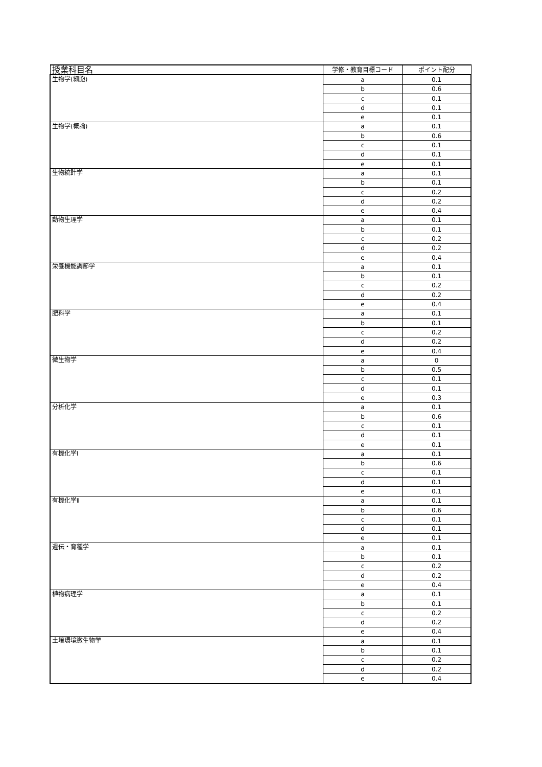| 授業科目名 | 学修・教育目標コード | ポイント配分 |
| --- | --- | --- |
| 生物学(細胞) | a | 0.1 |
| | b | 0.6 |
| | c | 0.1 |
| | d | 0.1 |
| | e | 0.1 |
| 生物学(概論) | a | 0.1 |
| | b | 0.6 |
| | c | 0.1 |
| | d | 0.1 |
| | e | 0.1 |
| 生物統計学 | a | 0.1 |
| | b | 0.1 |
| | c | 0.2 |
| | d | 0.2 |
| | e | 0.4 |
| 動物生理学 | a | 0.1 |
| | b | 0.1 |
| | c | 0.2 |
| | d | 0.2 |
| | e | 0.4 |
| 栄養機能調節学 | a | 0.1 |
| | b | 0.1 |
| | c | 0.2 |
| | d | 0.2 |
| | e | 0.4 |
| 肥料学 | a | 0.1 |
| | b | 0.1 |
| | c | 0.2 |
| | d | 0.2 |
| | e | 0.4 |
| 微生物学 | a | 0 |
| | b | 0.5 |
| | c | 0.1 |
| | d | 0.1 |
| | e | 0.3 |
| 分析化学 | a | 0.1 |
| | b | 0.6 |
| | c | 0.1 |
| | d | 0.1 |
| | e | 0.1 |
| 有機化学Ⅰ | a | 0.1 |
| | b | 0.6 |
| | c | 0.1 |
| | d | 0.1 |
| | e | 0.1 |
| 有機化学Ⅱ | a | 0.1 |
| | b | 0.6 |
| | c | 0.1 |
| | d | 0.1 |
| | e | 0.1 |
| 遺伝・育種学 | a | 0.1 |
| | b | 0.1 |
| | c | 0.2 |
| | d | 0.2 |
| | e | 0.4 |
| 植物病理学 | a | 0.1 |
| | b | 0.1 |
| | c | 0.2 |
| | d | 0.2 |
| | e | 0.4 |
| 土壌環境微生物学 | a | 0.1 |
| | b | 0.1 |
| | c | 0.2 |
| | d | 0.2 |
| | e | 0.4 |